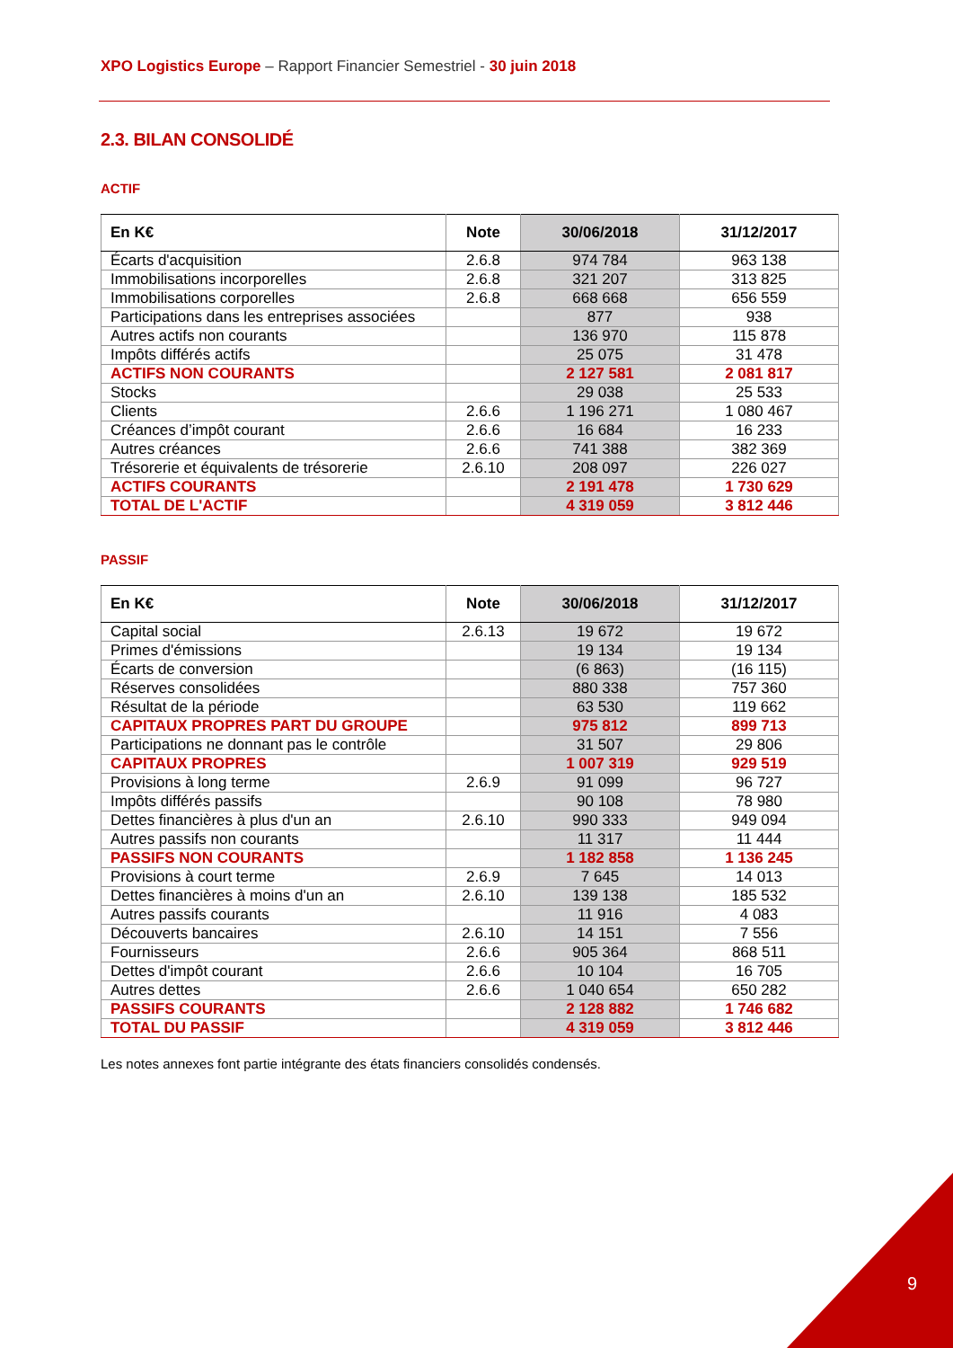XPO Logistics Europe – Rapport Financier Semestriel - 30 juin 2018
2.3. BILAN CONSOLIDÉ
ACTIF
| En K€ | Note | 30/06/2018 | 31/12/2017 |
| --- | --- | --- | --- |
| Écarts d'acquisition | 2.6.8 | 974 784 | 963 138 |
| Immobilisations incorporelles | 2.6.8 | 321 207 | 313 825 |
| Immobilisations corporelles | 2.6.8 | 668 668 | 656 559 |
| Participations dans les entreprises associées | | 877 | 938 |
| Autres actifs non courants | | 136 970 | 115 878 |
| Impôts différés actifs | | 25 075 | 31 478 |
| ACTIFS NON COURANTS | | 2 127 581 | 2 081 817 |
| Stocks | | 29 038 | 25 533 |
| Clients | 2.6.6 | 1 196 271 | 1 080 467 |
| Créances d’impôt courant | 2.6.6 | 16 684 | 16 233 |
| Autres créances | 2.6.6 | 741 388 | 382 369 |
| Trésorerie et équivalents de trésorerie | 2.6.10 | 208 097 | 226 027 |
| ACTIFS COURANTS | | 2 191 478 | 1 730 629 |
| TOTAL DE L'ACTIF | | 4 319 059 | 3 812 446 |
PASSIF
| En K€ | Note | 30/06/2018 | 31/12/2017 |
| --- | --- | --- | --- |
| Capital social | 2.6.13 | 19 672 | 19 672 |
| Primes d'émissions | | 19 134 | 19 134 |
| Écarts de conversion | | (6 863) | (16 115) |
| Réserves consolidées | | 880 338 | 757 360 |
| Résultat de la période | | 63 530 | 119 662 |
| CAPITAUX PROPRES PART DU GROUPE | | 975 812 | 899 713 |
| Participations ne donnant pas le contrôle | | 31 507 | 29 806 |
| CAPITAUX PROPRES | | 1 007 319 | 929 519 |
| Provisions à long terme | 2.6.9 | 91 099 | 96 727 |
| Impôts différés passifs | | 90 108 | 78 980 |
| Dettes financières à plus d'un an | 2.6.10 | 990 333 | 949 094 |
| Autres passifs non courants | | 11 317 | 11 444 |
| PASSIFS NON COURANTS | | 1 182 858 | 1 136 245 |
| Provisions à court terme | 2.6.9 | 7 645 | 14 013 |
| Dettes financières à moins d'un an | 2.6.10 | 139 138 | 185 532 |
| Autres passifs courants | | 11 916 | 4 083 |
| Découverts bancaires | 2.6.10 | 14 151 | 7 556 |
| Fournisseurs | 2.6.6 | 905 364 | 868 511 |
| Dettes d'impôt courant | 2.6.6 | 10 104 | 16 705 |
| Autres dettes | 2.6.6 | 1 040 654 | 650 282 |
| PASSIFS COURANTS | | 2 128 882 | 1 746 682 |
| TOTAL DU PASSIF | | 4 319 059 | 3 812 446 |
Les notes annexes font partie intégrante des états financiers consolidés condensés.
9